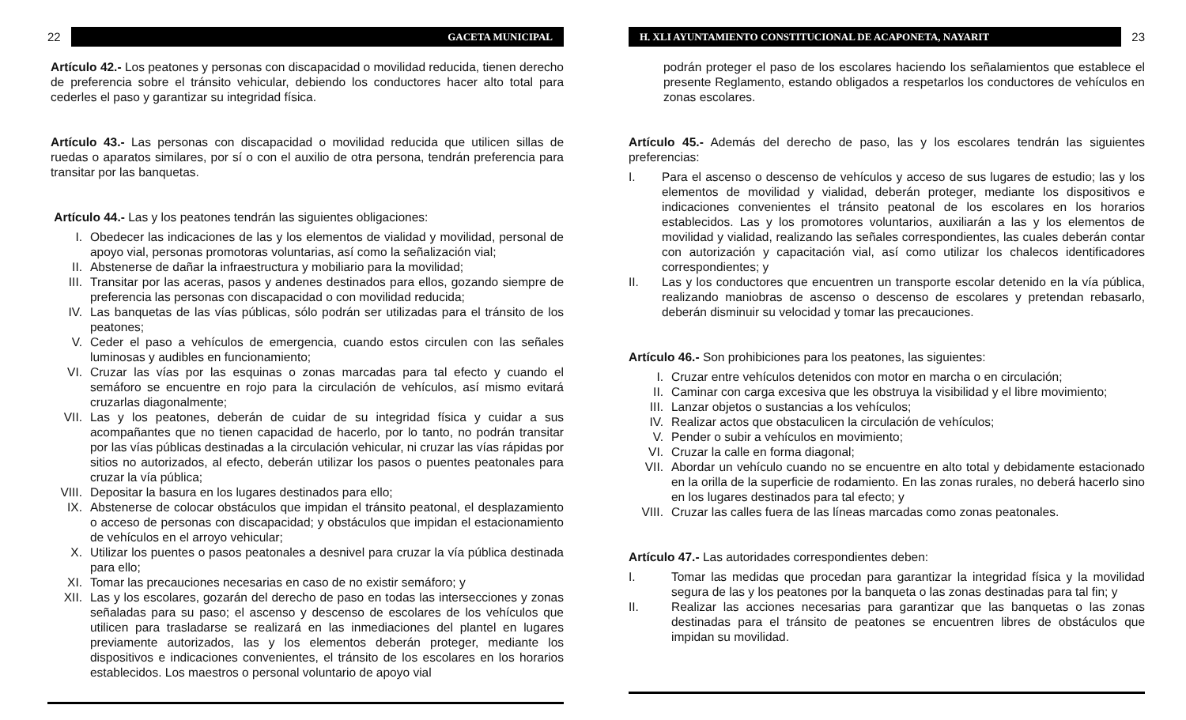22
GACETA MUNICIPAL
Artículo 42.- Los peatones y personas con discapacidad o movilidad reducida, tienen derecho de preferencia sobre el tránsito vehicular, debiendo los conductores hacer alto total para cederles el paso y garantizar su integridad física.
Artículo 43.- Las personas con discapacidad o movilidad reducida que utilicen sillas de ruedas o aparatos similares, por sí o con el auxilio de otra persona, tendrán preferencia para transitar por las banquetas.
Artículo 44.- Las y los peatones tendrán las siguientes obligaciones:
I. Obedecer las indicaciones de las y los elementos de vialidad y movilidad, personal de apoyo vial, personas promotoras voluntarias, así como la señalización vial;
II. Abstenerse de dañar la infraestructura y mobiliario para la movilidad;
III. Transitar por las aceras, pasos y andenes destinados para ellos, gozando siempre de preferencia las personas con discapacidad o con movilidad reducida;
IV. Las banquetas de las vías públicas, sólo podrán ser utilizadas para el tránsito de los peatones;
V. Ceder el paso a vehículos de emergencia, cuando estos circulen con las señales luminosas y audibles en funcionamiento;
VI. Cruzar las vías por las esquinas o zonas marcadas para tal efecto y cuando el semáforo se encuentre en rojo para la circulación de vehículos, así mismo evitará cruzarlas diagonalmente;
VII. Las y los peatones, deberán de cuidar de su integridad física y cuidar a sus acompañantes que no tienen capacidad de hacerlo, por lo tanto, no podrán transitar por las vías públicas destinadas a la circulación vehicular, ni cruzar las vías rápidas por sitios no autorizados, al efecto, deberán utilizar los pasos o puentes peatonales para cruzar la vía pública;
VIII. Depositar la basura en los lugares destinados para ello;
IX. Abstenerse de colocar obstáculos que impidan el tránsito peatonal, el desplazamiento o acceso de personas con discapacidad; y obstáculos que impidan el estacionamiento de vehículos en el arroyo vehicular;
X. Utilizar los puentes o pasos peatonales a desnivel para cruzar la vía pública destinada para ello;
XI. Tomar las precauciones necesarias en caso de no existir semáforo; y
XII. Las y los escolares, gozarán del derecho de paso en todas las intersecciones y zonas señaladas para su paso; el ascenso y descenso de escolares de los vehículos que utilicen para trasladarse se realizará en las inmediaciones del plantel en lugares previamente autorizados, las y los elementos deberán proteger, mediante los dispositivos e indicaciones convenientes, el tránsito de los escolares en los horarios establecidos. Los maestros o personal voluntario de apoyo vial
H. XLI AYUNTAMIENTO CONSTITUCIONAL DE ACAPONETA, NAYARIT
23
podrán proteger el paso de los escolares haciendo los señalamientos que establece el presente Reglamento, estando obligados a respetarlos los conductores de vehículos en zonas escolares.
Artículo 45.- Además del derecho de paso, las y los escolares tendrán las siguientes preferencias:
I. Para el ascenso o descenso de vehículos y acceso de sus lugares de estudio; las y los elementos de movilidad y vialidad, deberán proteger, mediante los dispositivos e indicaciones convenientes el tránsito peatonal de los escolares en los horarios establecidos. Las y los promotores voluntarios, auxiliarán a las y los elementos de movilidad y vialidad, realizando las señales correspondientes, las cuales deberán contar con autorización y capacitación vial, así como utilizar los chalecos identificadores correspondientes; y
II. Las y los conductores que encuentren un transporte escolar detenido en la vía pública, realizando maniobras de ascenso o descenso de escolares y pretendan rebasarlo, deberán disminuir su velocidad y tomar las precauciones.
Artículo 46.- Son prohibiciones para los peatones, las siguientes:
I. Cruzar entre vehículos detenidos con motor en marcha o en circulación;
II. Caminar con carga excesiva que les obstruya la visibilidad y el libre movimiento;
III. Lanzar objetos o sustancias a los vehículos;
IV. Realizar actos que obstaculicen la circulación de vehículos;
V. Pender o subir a vehículos en movimiento;
VI. Cruzar la calle en forma diagonal;
VII. Abordar un vehículo cuando no se encuentre en alto total y debidamente estacionado en la orilla de la superficie de rodamiento. En las zonas rurales, no deberá hacerlo sino en los lugares destinados para tal efecto; y
VIII. Cruzar las calles fuera de las líneas marcadas como zonas peatonales.
Artículo 47.- Las autoridades correspondientes deben:
I. Tomar las medidas que procedan para garantizar la integridad física y la movilidad segura de las y los peatones por la banqueta o las zonas destinadas para tal fin; y
II. Realizar las acciones necesarias para garantizar que las banquetas o las zonas destinadas para el tránsito de peatones se encuentren libres de obstáculos que impidan su movilidad.